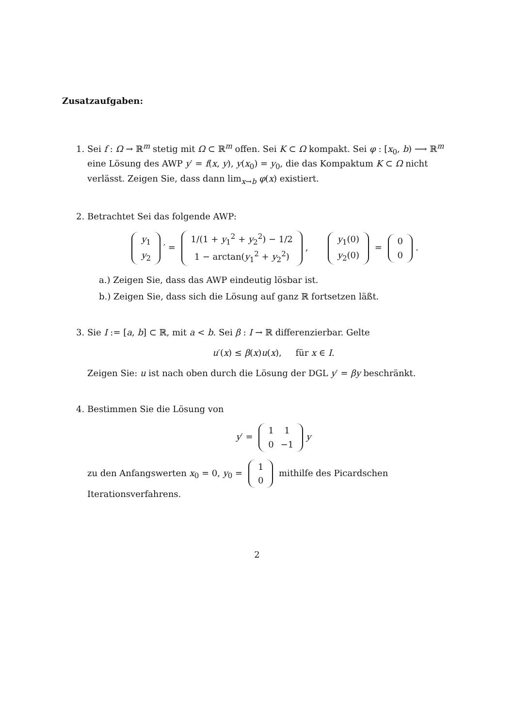Zusatzaufgaben:
1. Sei f : Ω → ℝ<sup>m</sup> stetig mit Ω ⊂ ℝ<sup>m</sup> offen. Sei K ⊂ Ω kompakt. Sei φ : [x<sub>0</sub>, b) ⟶ ℝ<sup>m</sup> eine Lösung des AWP y′ = f(x, y), y(x<sub>0</sub>) = y<sub>0</sub>, die das Kompaktum K ⊂ Ω nicht verlässt. Zeigen Sie, dass dann lim<sub>x→b</sub> φ(x) existiert.
2. Betrachtet Sei das folgende AWP:
| y<sub>1</sub> |
| y<sub>2</sub> |
′ =
| 1/(1 + y<sub>1</sub><sup>2</sup> + y<sub>2</sub><sup>2</sup>) − 1/2 |
| 1 − arctan( y<sub>1</sub><sup>2</sup> + y<sub>2</sub><sup>2</sup>) |
,
| y<sub>1</sub>(0) |
| y<sub>2</sub>(0) |
=
| 0 |
| 0 |
.
a.) Zeigen Sie, dass das AWP eindeutig lösbar ist.
b.) Zeigen Sie, dass sich die Lösung auf ganz ℝ fortsetzen läßt.
3. Sie I := [a, b] ⊂ ℝ, mit a < b. Sei β : I → ℝ differenzierbar. Gelte
u′(x) ≤ β(x)u(x), für x ∈ I.
Zeigen Sie: u ist nach oben durch die Lösung der DGL y′ = βy beschränkt.
4. Bestimmen Sie die Lösung von
y′ =
| 1 | 1 |
| 0 | −1 |
y
zu den Anfangswerten x<sub>0</sub> = 0, y<sub>0</sub> =
| 1 |
| 0 |
mithilfe des Picardschen Iterationsverfahrens.
2